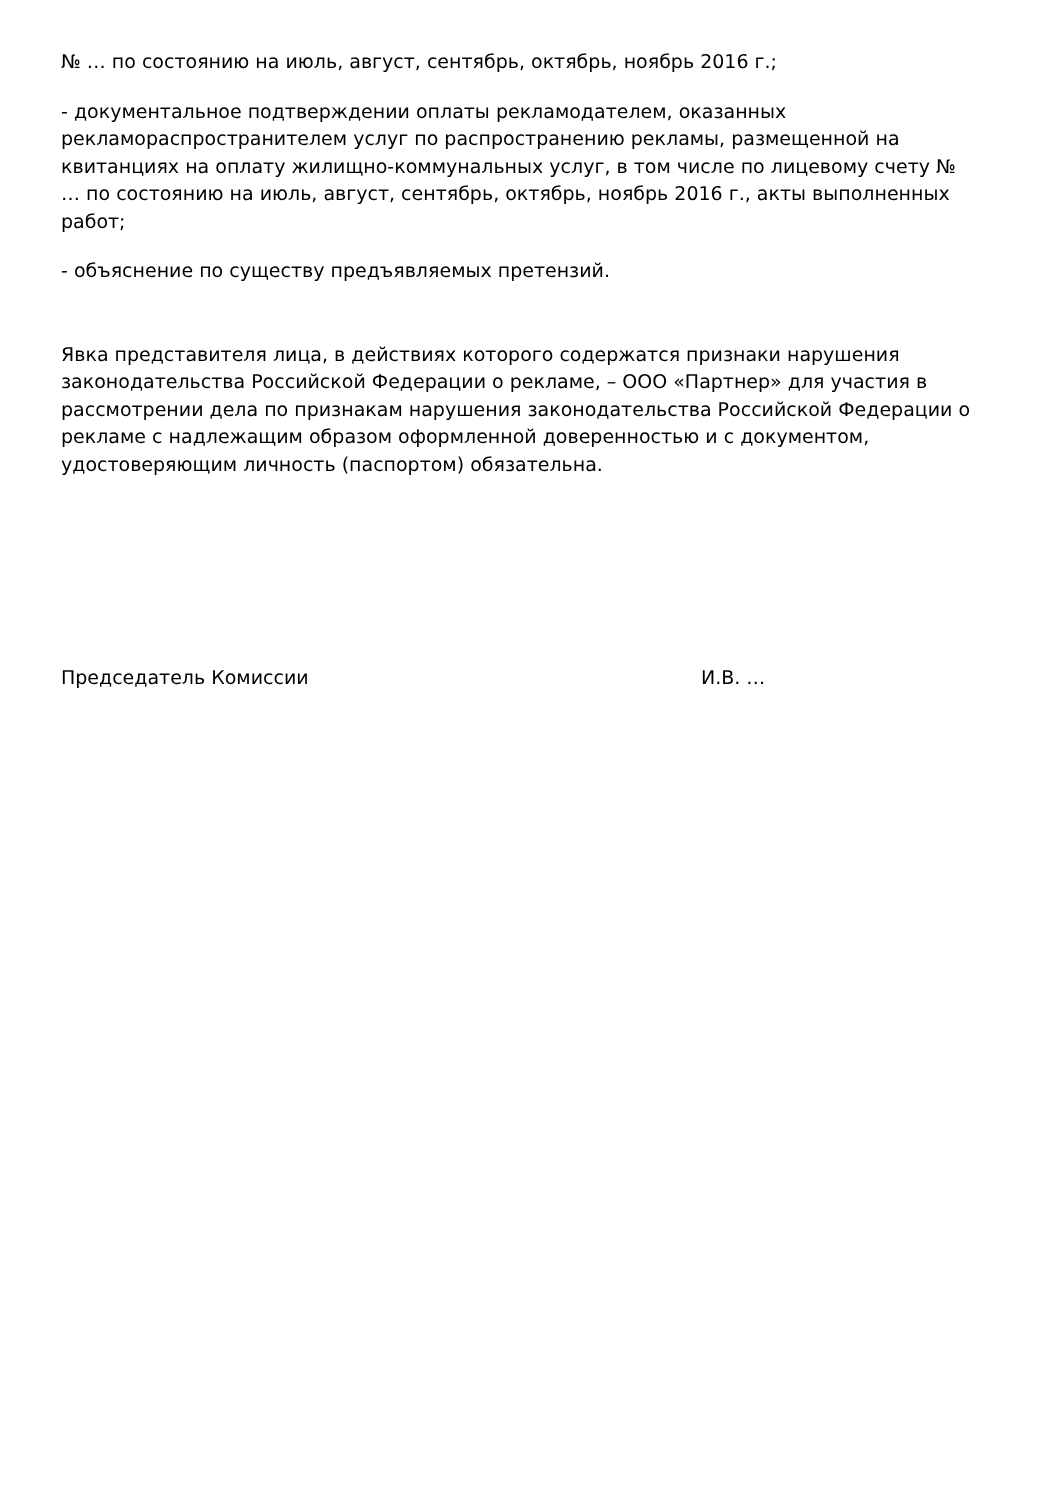№ … по состоянию на июль, август, сентябрь, октябрь, ноябрь 2016 г.;
- документальное подтверждении оплаты рекламодателем, оказанных рекламораспространителем услуг по распространению рекламы, размещенной на квитанциях на оплату жилищно-коммунальных услуг, в том числе по лицевому счету № … по состоянию на июль, август, сентябрь, октябрь, ноябрь 2016 г., акты выполненных работ;
- объяснение по существу предъявляемых претензий.
Явка представителя лица, в действиях которого содержатся признаки нарушения законодательства Российской Федерации о рекламе, – ООО «Партнер» для участия в рассмотрении дела по признакам нарушения законодательства Российской Федерации о рекламе с надлежащим образом оформленной доверенностью и с документом, удостоверяющим личность (паспортом) обязательна.
Председатель Комиссии И.В. …